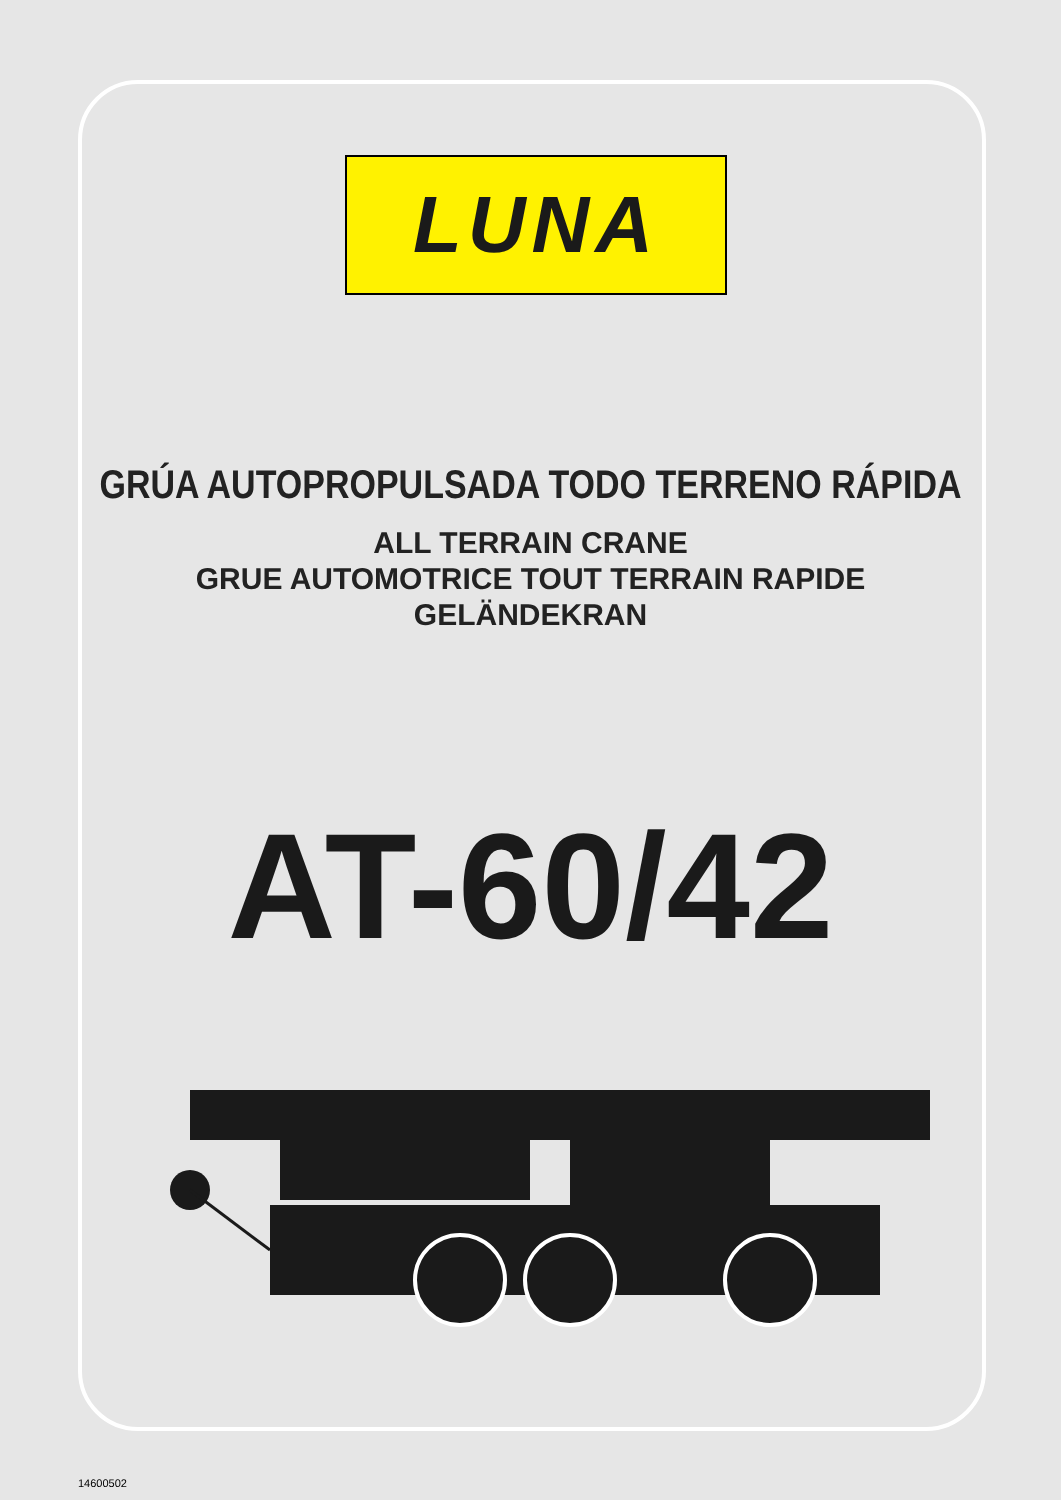LUNA
GRÚA AUTOPROPULSADA TODO TERRENO RÁPIDA
ALL TERRAIN CRANE
GRUE AUTOMOTRICE TOUT TERRAIN RAPIDE
GELÄNDEKRAN
AT-60/42
14600502